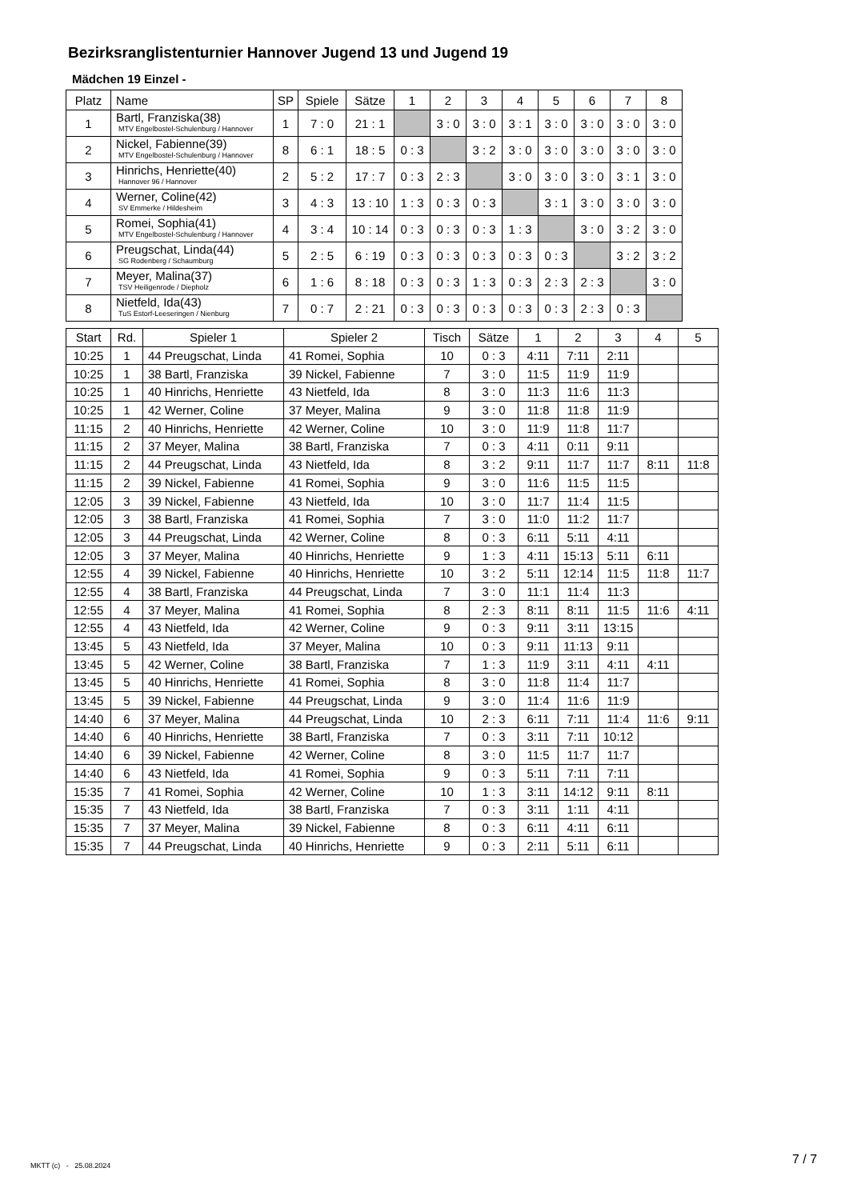Bezirksranglistenturnier Hannover Jugend 13 und Jugend 19
Mädchen 19 Einzel -
| Platz | Name | SP | Spiele | Sätze | 1 | 2 | 3 | 4 | 5 | 6 | 7 | 8 |
| --- | --- | --- | --- | --- | --- | --- | --- | --- | --- | --- | --- | --- |
| 1 | Bartl, Franziska(38) MTV Engelbostel-Schulenburg / Hannover | 1 | 7 : 0 | 21 : 1 | | 3 : 0 | 3 : 0 | 3 : 1 | 3 : 0 | 3 : 0 | 3 : 0 | 3 : 0 |
| 2 | Nickel, Fabienne(39) MTV Engelbostel-Schulenburg / Hannover | 8 | 6 : 1 | 18 : 5 | 0 : 3 | | 3 : 2 | 3 : 0 | 3 : 0 | 3 : 0 | 3 : 0 | 3 : 0 |
| 3 | Hinrichs, Henriette(40) Hannover 96 / Hannover | 2 | 5 : 2 | 17 : 7 | 0 : 3 | 2 : 3 | | 3 : 0 | 3 : 0 | 3 : 0 | 3 : 1 | 3 : 0 |
| 4 | Werner, Coline(42) SV Emmerke / Hildesheim | 3 | 4 : 3 | 13 : 10 | 1 : 3 | 0 : 3 | 0 : 3 | | 3 : 1 | 3 : 0 | 3 : 0 | 3 : 0 |
| 5 | Romei, Sophia(41) MTV Engelbostel-Schulenburg / Hannover | 4 | 3 : 4 | 10 : 14 | 0 : 3 | 0 : 3 | 0 : 3 | 1 : 3 | | 3 : 0 | 3 : 2 | 3 : 0 |
| 6 | Preugschat, Linda(44) SG Rodenberg / Schaumburg | 5 | 2 : 5 | 6 : 19 | 0 : 3 | 0 : 3 | 0 : 3 | 0 : 3 | 0 : 3 | | 3 : 2 | 3 : 2 |
| 7 | Meyer, Malina(37) TSV Heiligenrode / Diepholz | 6 | 1 : 6 | 8 : 18 | 0 : 3 | 0 : 3 | 1 : 3 | 0 : 3 | 2 : 3 | 2 : 3 | | 3 : 0 |
| 8 | Nietfeld, Ida(43) TuS Estorf-Leeseringen / Nienburg | 7 | 0 : 7 | 2 : 21 | 0 : 3 | 0 : 3 | 0 : 3 | 0 : 3 | 0 : 3 | 2 : 3 | 0 : 3 | |
| Start | Rd. | Spieler 1 | Spieler 2 | Tisch | Sätze | 1 | 2 | 3 | 4 | 5 |
| --- | --- | --- | --- | --- | --- | --- | --- | --- | --- | --- |
| 10:25 | 1 | 44 Preugschat, Linda | 41 Romei, Sophia | 10 | 0 : 3 | 4:11 | 7:11 | 2:11 | | |
| 10:25 | 1 | 38 Bartl, Franziska | 39 Nickel, Fabienne | 7 | 3 : 0 | 11:5 | 11:9 | 11:9 | | |
| 10:25 | 1 | 40 Hinrichs, Henriette | 43 Nietfeld, Ida | 8 | 3 : 0 | 11:3 | 11:6 | 11:3 | | |
| 10:25 | 1 | 42 Werner, Coline | 37 Meyer, Malina | 9 | 3 : 0 | 11:8 | 11:8 | 11:9 | | |
| 11:15 | 2 | 40 Hinrichs, Henriette | 42 Werner, Coline | 10 | 3 : 0 | 11:9 | 11:8 | 11:7 | | |
| 11:15 | 2 | 37 Meyer, Malina | 38 Bartl, Franziska | 7 | 0 : 3 | 4:11 | 0:11 | 9:11 | | |
| 11:15 | 2 | 44 Preugschat, Linda | 43 Nietfeld, Ida | 8 | 3 : 2 | 9:11 | 11:7 | 11:7 | 8:11 | 11:8 |
| 11:15 | 2 | 39 Nickel, Fabienne | 41 Romei, Sophia | 9 | 3 : 0 | 11:6 | 11:5 | 11:5 | | |
| 12:05 | 3 | 39 Nickel, Fabienne | 43 Nietfeld, Ida | 10 | 3 : 0 | 11:7 | 11:4 | 11:5 | | |
| 12:05 | 3 | 38 Bartl, Franziska | 41 Romei, Sophia | 7 | 3 : 0 | 11:0 | 11:2 | 11:7 | | |
| 12:05 | 3 | 44 Preugschat, Linda | 42 Werner, Coline | 8 | 0 : 3 | 6:11 | 5:11 | 4:11 | | |
| 12:05 | 3 | 37 Meyer, Malina | 40 Hinrichs, Henriette | 9 | 1 : 3 | 4:11 | 15:13 | 5:11 | 6:11 | |
| 12:55 | 4 | 39 Nickel, Fabienne | 40 Hinrichs, Henriette | 10 | 3 : 2 | 5:11 | 12:14 | 11:5 | 11:8 | 11:7 |
| 12:55 | 4 | 38 Bartl, Franziska | 44 Preugschat, Linda | 7 | 3 : 0 | 11:1 | 11:4 | 11:3 | | |
| 12:55 | 4 | 37 Meyer, Malina | 41 Romei, Sophia | 8 | 2 : 3 | 8:11 | 8:11 | 11:5 | 11:6 | 4:11 |
| 12:55 | 4 | 43 Nietfeld, Ida | 42 Werner, Coline | 9 | 0 : 3 | 9:11 | 3:11 | 13:15 | | |
| 13:45 | 5 | 43 Nietfeld, Ida | 37 Meyer, Malina | 10 | 0 : 3 | 9:11 | 11:13 | 9:11 | | |
| 13:45 | 5 | 42 Werner, Coline | 38 Bartl, Franziska | 7 | 1 : 3 | 11:9 | 3:11 | 4:11 | 4:11 | |
| 13:45 | 5 | 40 Hinrichs, Henriette | 41 Romei, Sophia | 8 | 3 : 0 | 11:8 | 11:4 | 11:7 | | |
| 13:45 | 5 | 39 Nickel, Fabienne | 44 Preugschat, Linda | 9 | 3 : 0 | 11:4 | 11:6 | 11:9 | | |
| 14:40 | 6 | 37 Meyer, Malina | 44 Preugschat, Linda | 10 | 2 : 3 | 6:11 | 7:11 | 11:4 | 11:6 | 9:11 |
| 14:40 | 6 | 40 Hinrichs, Henriette | 38 Bartl, Franziska | 7 | 0 : 3 | 3:11 | 7:11 | 10:12 | | |
| 14:40 | 6 | 39 Nickel, Fabienne | 42 Werner, Coline | 8 | 3 : 0 | 11:5 | 11:7 | 11:7 | | |
| 14:40 | 6 | 43 Nietfeld, Ida | 41 Romei, Sophia | 9 | 0 : 3 | 5:11 | 7:11 | 7:11 | | |
| 15:35 | 7 | 41 Romei, Sophia | 42 Werner, Coline | 10 | 1 : 3 | 3:11 | 14:12 | 9:11 | 8:11 | |
| 15:35 | 7 | 43 Nietfeld, Ida | 38 Bartl, Franziska | 7 | 0 : 3 | 3:11 | 1:11 | 4:11 | | |
| 15:35 | 7 | 37 Meyer, Malina | 39 Nickel, Fabienne | 8 | 0 : 3 | 6:11 | 4:11 | 6:11 | | |
| 15:35 | 7 | 44 Preugschat, Linda | 40 Hinrichs, Henriette | 9 | 0 : 3 | 2:11 | 5:11 | 6:11 | | |
MKTT (c) - 25.08.2024 7 / 7